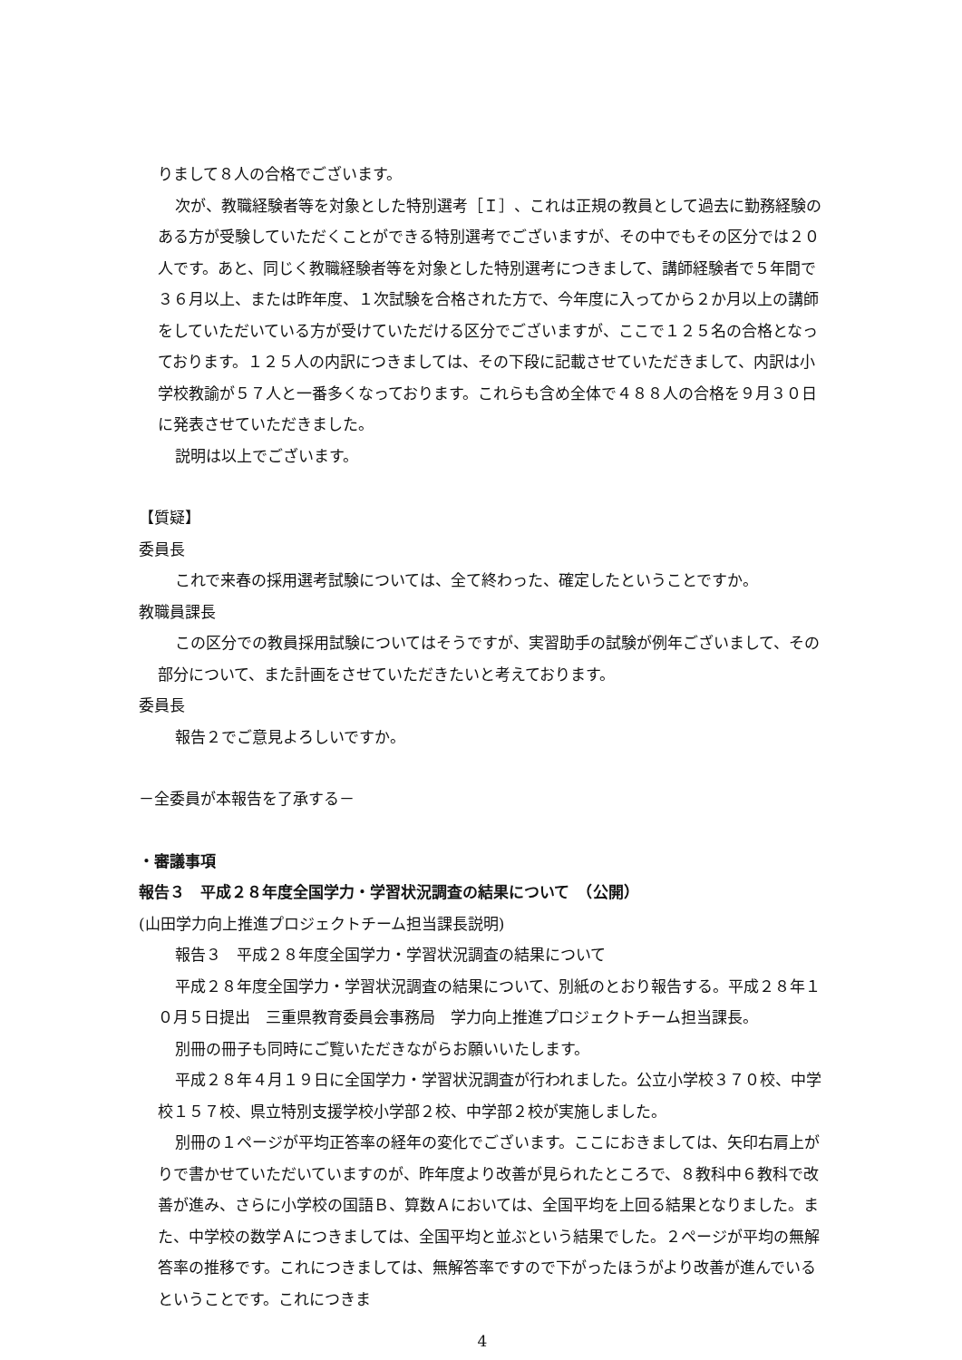りまして８人の合格でございます。
次が、教職経験者等を対象とした特別選考［Ｉ］、これは正規の教員として過去に勤務経験のある方が受験していただくことができる特別選考でございますが、その中でもその区分では２０人です。あと、同じく教職経験者等を対象とした特別選考につきまして、講師経験者で５年間で３６月以上、または昨年度、１次試験を合格された方で、今年度に入ってから２か月以上の講師をしていただいている方が受けていただける区分でございますが、ここで１２５名の合格となっております。１２５人の内訳につきましては、その下段に記載させていただきまして、内訳は小学校教諭が５７人と一番多くなっております。これらも含め全体で４８８人の合格を９月３０日に発表させていただきました。
説明は以上でございます。
【質疑】
委員長
これで来春の採用選考試験については、全て終わった、確定したということですか。
教職員課長
この区分での教員採用試験についてはそうですが、実習助手の試験が例年ございまして、その部分について、また計画をさせていただきたいと考えております。
委員長
報告２でご意見よろしいですか。
－全委員が本報告を了承する－
・審議事項
報告３　平成２８年度全国学力・学習状況調査の結果について　（公開）
(山田学力向上推進プロジェクトチーム担当課長説明)
報告３　平成２８年度全国学力・学習状況調査の結果について
平成２８年度全国学力・学習状況調査の結果について、別紙のとおり報告する。平成２８年１０月５日提出　三重県教育委員会事務局　学力向上推進プロジェクトチーム担当課長。
別冊の冊子も同時にご覧いただきながらお願いいたします。
平成２８年４月１９日に全国学力・学習状況調査が行われました。公立小学校３７０校、中学校１５７校、県立特別支援学校小学部２校、中学部２校が実施しました。
別冊の１ページが平均正答率の経年の変化でございます。ここにおきましては、矢印右肩上がりで書かせていただいていますのが、昨年度より改善が見られたところで、８教科中６教科で改善が進み、さらに小学校の国語Ｂ、算数Ａにおいては、全国平均を上回る結果となりました。また、中学校の数学Ａにつきましては、全国平均と並ぶという結果でした。２ページが平均の無解答率の推移です。これにつきましては、無解答率ですので下がったほうがより改善が進んでいるということです。これにつきま
4